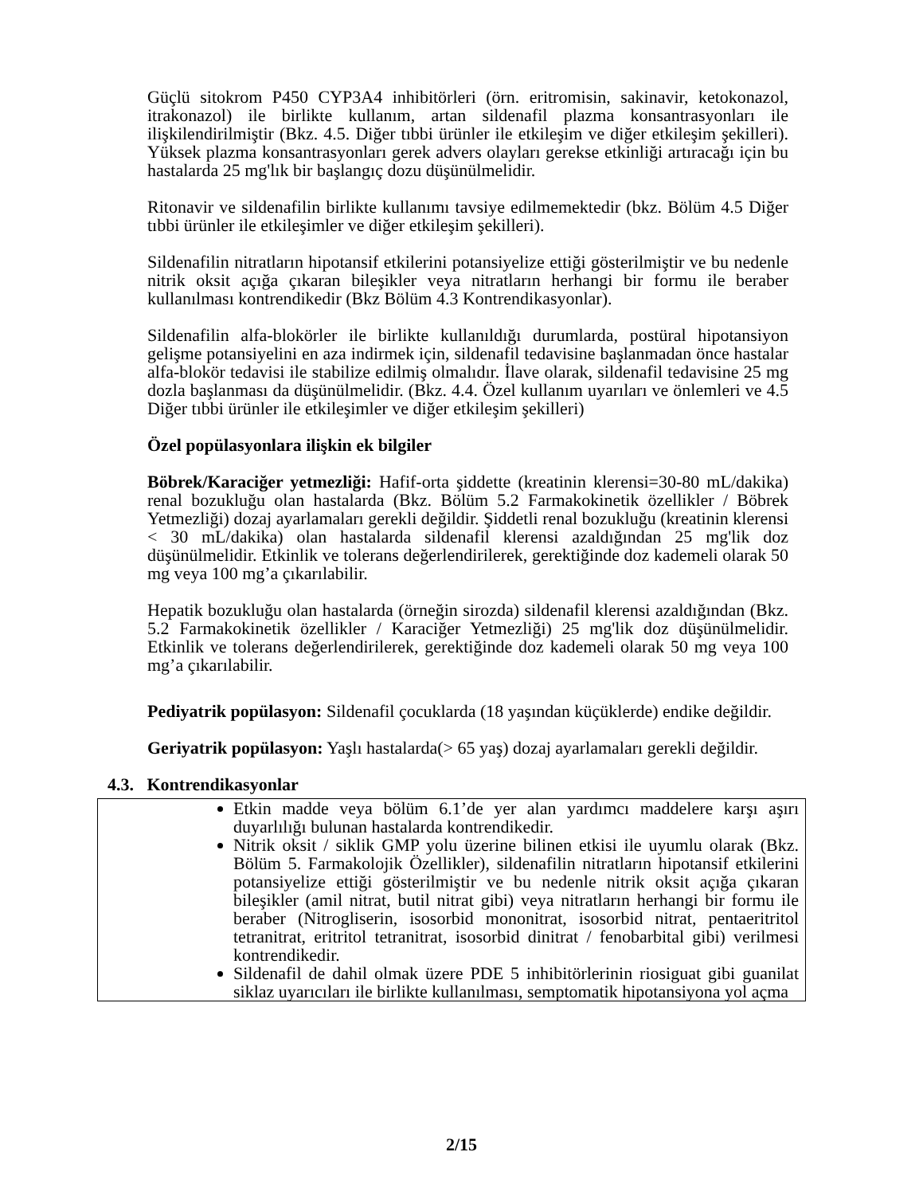Güçlü sitokrom P450 CYP3A4 inhibitörleri (örn. eritromisin, sakinavir, ketokonazol, itrakonazol) ile birlikte kullanım, artan sildenafil plazma konsantrasyonları ile ilişkilendirilmiştir (Bkz. 4.5. Diğer tıbbi ürünler ile etkileşim ve diğer etkileşim şekilleri). Yüksek plazma konsantrasyonları gerek advers olayları gerekse etkinliği artıracağı için bu hastalarda 25 mg'lık bir başlangıç dozu düşünülmelidir.
Ritonavir ve sildenafilin birlikte kullanımı tavsiye edilmemektedir (bkz. Bölüm 4.5 Diğer tıbbi ürünler ile etkileşimler ve diğer etkileşim şekilleri).
Sildenafilin nitratların hipotansif etkilerini potansiyelize ettiği gösterilmiştir ve bu nedenle nitrik oksit açığa çıkaran bileşikler veya nitratların herhangi bir formu ile beraber kullanılması kontrendikedir (Bkz Bölüm 4.3 Kontrendikasyonlar).
Sildenafilin alfa-blokörler ile birlikte kullanıldığı durumlarda, postüral hipotansiyon gelişme potansiyelini en aza indirmek için, sildenafil tedavisine başlanmadan önce hastalar alfa-blokör tedavisi ile stabilize edilmiş olmalıdır. İlave olarak, sildenafil tedavisine 25 mg dozla başlanması da düşünülmelidir. (Bkz. 4.4. Özel kullanım uyarıları ve önlemleri ve 4.5 Diğer tıbbi ürünler ile etkileşimler ve diğer etkileşim şekilleri)
Özel popülasyonlara ilişkin ek bilgiler
Böbrek/Karaciğer yetmezliği: Hafif-orta şiddette (kreatinin klerensi=30-80 mL/dakika) renal bozukluğu olan hastalarda (Bkz. Bölüm 5.2 Farmakokinetik özellikler / Böbrek Yetmezliği) dozaj ayarlamaları gerekli değildir. Şiddetli renal bozukluğu (kreatinin klerensi < 30 mL/dakika) olan hastalarda sildenafil klerensi azaldığından 25 mg'lik doz düşünülmelidir. Etkinlik ve tolerans değerlendirilerek, gerektiğinde doz kademeli olarak 50 mg veya 100 mg’a çıkarılabilir.
Hepatik bozukluğu olan hastalarda (örneğin sirozda) sildenafil klerensi azaldığından (Bkz. 5.2 Farmakokinetik özellikler / Karaciğer Yetmezliği) 25 mg'lik doz düşünülmelidir. Etkinlik ve tolerans değerlendirilerek, gerektiğinde doz kademeli olarak 50 mg veya 100 mg’a çıkarılabilir.
Pediyatrik popülasyon: Sildenafil çocuklarda (18 yaşından küçüklerde) endike değildir.
Geriyatrik popülasyon: Yaşlı hastalarda(> 65 yaş) dozaj ayarlamaları gerekli değildir.
4.3. Kontrendikasyonlar
Etkin madde veya bölüm 6.1’de yer alan yardımcı maddelere karşı aşırı duyarlılığı bulunan hastalarda kontrendikedir.
Nitrik oksit / siklik GMP yolu üzerine bilinen etkisi ile uyumlu olarak (Bkz. Bölüm 5. Farmakolojik Özellikler), sildenafilin nitratların hipotansif etkilerini potansiyelize ettiği gösterilmiştir ve bu nedenle nitrik oksit açığa çıkaran bileşikler (amil nitrat, butil nitrat gibi) veya nitratların herhangi bir formu ile beraber (Nitrogliserin, isosorbid mononitrat, isosorbid nitrat, pentaeritritol tetranitrat, eritritol tetranitrat, isosorbid dinitrat / fenobarbital gibi) verilmesi kontrendikedir.
Sildenafil de dahil olmak üzere PDE 5 inhibitörlerinin riosiguat gibi guanilat siklaz uyarıcıları ile birlikte kullanılması, semptomatik hipotansiyona yol açma
2/15